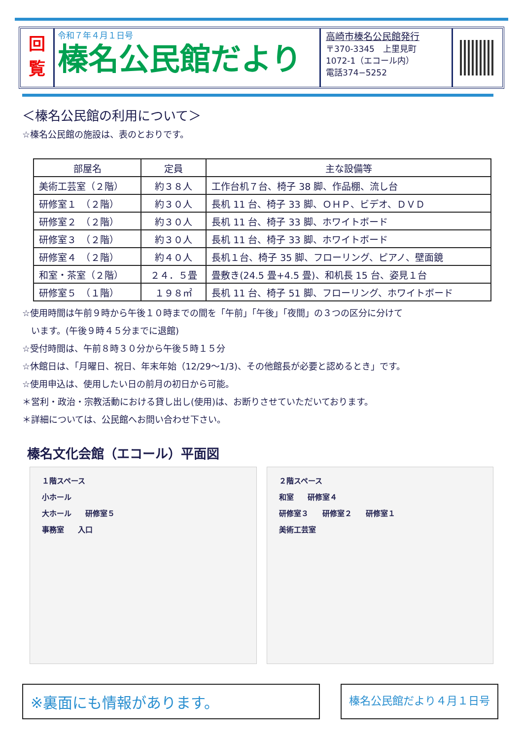回
覧
令和７年４月１日号
榛名公民館だより
高崎市榛名公民館発行
〒370-3345　上里見町
1072-1（エコール内）
電話374−5252
＜榛名公民館の利用について＞
☆榛名公民館の施設は、表のとおりです。
| 部屋名 | 定員 | 主な設備等 |
| --- | --- | --- |
| 美術工芸室（２階） | 約３８人 | 工作台机７台、椅子 38 脚、作品棚、流し台 |
| 研修室１ （２階） | 約３０人 | 長机 11 台、椅子 33 脚、ＯＨＰ、ビデオ、ＤＶＤ |
| 研修室２ （２階） | 約３０人 | 長机 11 台、椅子 33 脚、ホワイトボード |
| 研修室３ （２階） | 約３０人 | 長机 11 台、椅子 33 脚、ホワイトボード |
| 研修室４ （２階） | 約４０人 | 長机１台、椅子 35 脚、フローリング、ピアノ、壁面鏡 |
| 和室・茶室（２階） | ２４．５畳 | 畳敷き(24.5 畳+4.5 畳)、和机長 15 台、姿見１台 |
| 研修室５ （１階） | １９８㎡ | 長机 11 台、椅子 51 脚、フローリング、ホワイトボード |
☆使用時間は午前９時から午後１０時までの間を「午前」「午後」「夜間」の３つの区分に分けて
　います。(午後９時４５分までに退館)
☆受付時間は、午前８時３０分から午後５時１５分
☆休館日は、「月曜日、祝日、年末年始（12/29～1/3)、その他館長が必要と認めるとき」です。
☆使用申込は、使用したい日の前月の初日から可能。
＊営利・政治・宗教活動における貸し出し(使用)は、お断りさせていただいております。
＊詳細については、公民館へお問い合わせ下さい。
榛名文化会館（エコール）平面図
１階スペース
小ホール
大ホール 研修室５
事務室 入口
２階スペース
和室 研修室４
研修室３ 研修室２ 研修室１
美術工芸室
※裏面にも情報があります。
榛名公民館だより４月１日号